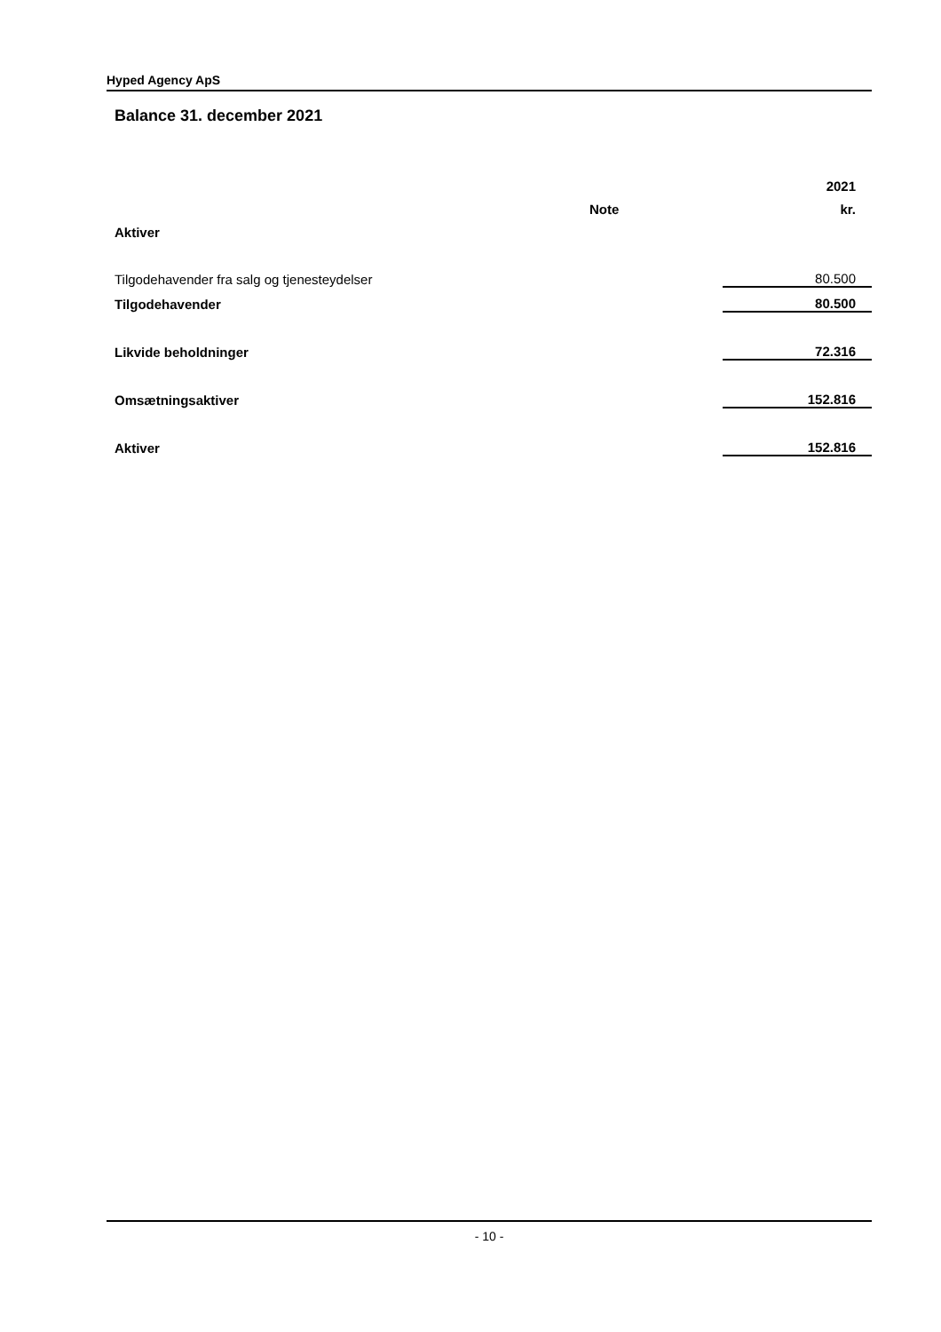Hyped Agency ApS
Balance 31. december 2021
| | | 2021 |
| --- | --- | --- |
| | Note | kr. |
| Aktiver | | |
| Tilgodehavender fra salg og tjenesteydelser | | 80.500 |
| Tilgodehavender | | 80.500 |
| Likvide beholdninger | | 72.316 |
| Omsætningsaktiver | | 152.816 |
| Aktiver | | 152.816 |
- 10 -